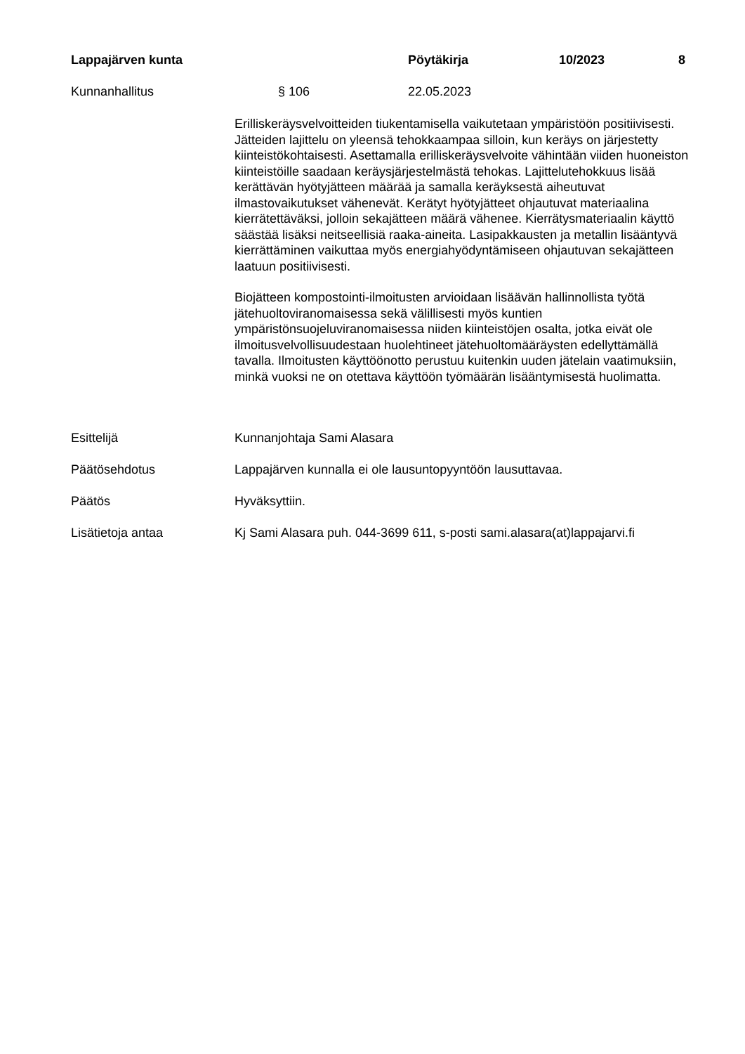Lappajärven kunta Pöytäkirja 10/2023 8
Kunnanhallitus § 106 22.05.2023
Erilliskeräysvelvoitteiden tiukentamisella vaikutetaan ympäristöön positiivisesti. Jätteiden lajittelu on yleensä tehokkaampaa silloin, kun keräys on järjestetty kiinteistökohtaisesti. Asettamalla erilliskeräysvelvoite vähintään viiden huoneiston kiinteistöille saadaan keräysjärjestelmästä tehokas. Lajittelutehokkuus lisää kerättävän hyötyjätteen määrää ja samalla keräyksestä aiheutuvat ilmastovaikutukset vähenevät. Kerätyt hyötyjätteet ohjautuvat materiaalina kierrätettäväksi, jolloin sekajätteen määrä vähenee. Kierrätysmateriaalin käyttö säästää lisäksi neitseellisiä raaka-aineita. Lasipakkausten ja metallin lisääntyvä kierrättäminen vaikuttaa myös energiahyödyntämiseen ohjautuvan sekajätteen laatuun positiivisesti.
Biojätteen kompostointi-ilmoitusten arvioidaan lisäävän hallinnollista työtä jätehuoltoviranomaisessa sekä välillisesti myös kuntien ympäristönsuojeluviranomaisessa niiden kiinteistöjen osalta, jotka eivät ole ilmoitusvelvollisuudestaan huolehtineet jätehuoltomääräysten edellyttämällä tavalla. Ilmoitusten käyttöönotto perustuu kuitenkin uuden jätelain vaatimuksiin, minkä vuoksi ne on otettava käyttöön työmäärän lisääntymisestä huolimatta.
Esittelijä Kunnanjohtaja Sami Alasara
Päätösehdotus Lappajärven kunnalla ei ole lausuntopyyntöön lausuttavaa.
Päätös Hyväksyttiin.
Lisätietoja antaa Kj Sami Alasara puh. 044-3699 611, s-posti sami.alasara(at)lappajarvi.fi